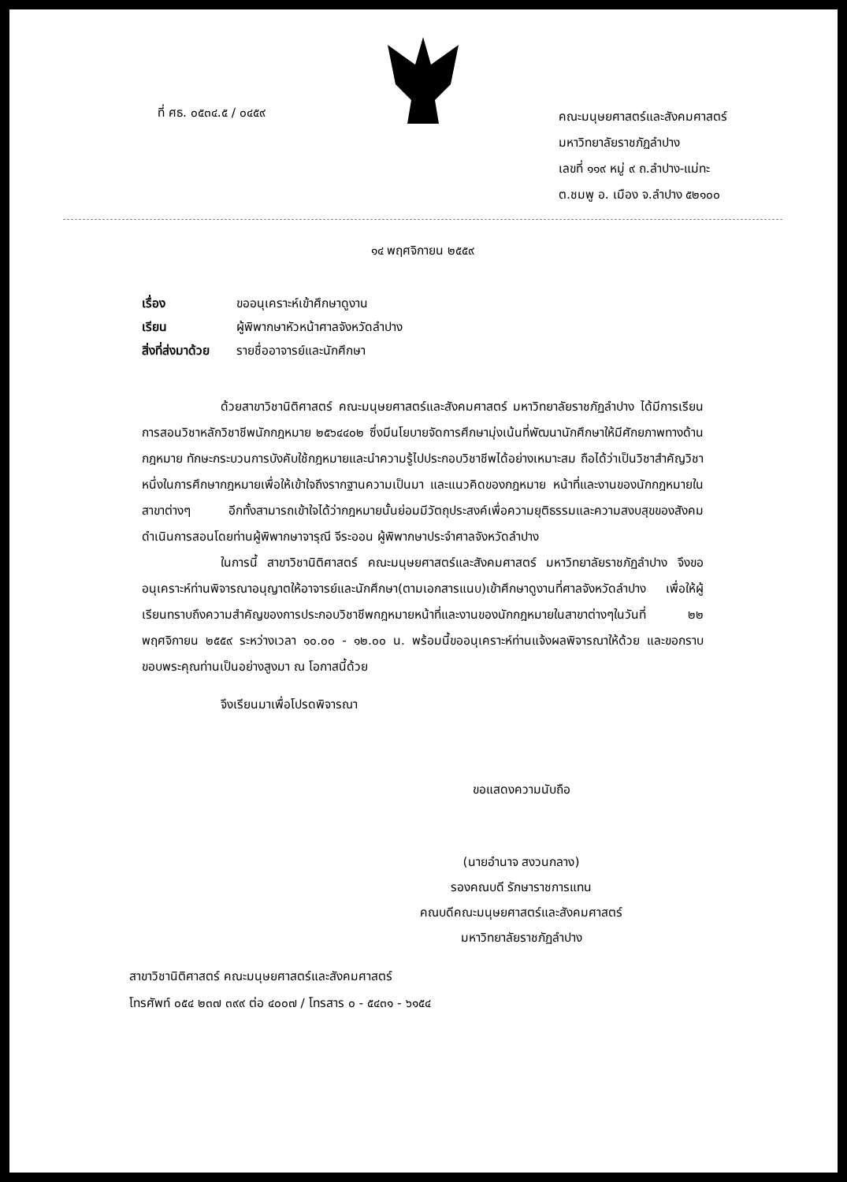ที่ ศธ. ๐๕๓๔.๕ / ๐๔๕๙
คณะมนุษยศาสตร์และสังคมศาสตร์
มหาวิทยาลัยราชภัฏลำปาง
เลขที่ ๑๑๙ หมู่ ๙ ถ.ลำปาง-แม่ทะ
ต.ชมพู อ. เมือง จ.ลำปาง ๕๒๑๐๐
๑๔ พฤศจิกายน ๒๕๕๙
เรื่อง ขออนุเคราะห์เข้าศึกษาดูงาน
เรียน ผู้พิพากษาหัวหน้าศาลจังหวัดลำปาง
สิ่งที่ส่งมาด้วย รายชื่ออาจารย์และนักศึกษา
ด้วยสาขาวิชานิติศาสตร์ คณะมนุษยศาสตร์และสังคมศาสตร์ มหาวิทยาลัยราชภัฏลำปาง ได้มีการเรียนการสอนวิชาหลักวิชาชีพนักกฎหมาย ๒๕๖๔๔๐๒ ซึ่งมีนโยบายจัดการศึกษามุ่งเน้นที่พัฒนานักศึกษาให้มีศักยภาพทางด้านกฎหมาย ทักษะกระบวนการบังคับใช้กฎหมายและนำความรู้ไปประกอบวิชาชีพได้อย่างเหมาะสม ถือได้ว่าเป็นวิชาสำคัญวิชาหนึ่งในการศึกษากฎหมายเพื่อให้เข้าใจถึงรากฐานความเป็นมา และแนวคิดของกฎหมาย หน้าที่และงานของนักกฎหมายในสาขาต่างๆ อีกทั้งสามารถเข้าใจได้ว่ากฎหมายนั้นย่อมมีวัตถุประสงค์เพื่อความยุติธรรมและความสงบสุขของสังคม ดำเนินการสอนโดยท่านผู้พิพากษาจารุณี จีระออน ผู้พิพากษาประจำศาลจังหวัดลำปาง
ในการนี้ สาขาวิชานิติศาสตร์ คณะมนุษยศาสตร์และสังคมศาสตร์ มหาวิทยาลัยราชภัฏลำปาง จึงขออนุเคราะห์ท่านพิจารณาอนุญาตให้อาจารย์และนักศึกษา(ตามเอกสารแนบ)เข้าศึกษาดูงานที่ศาลจังหวัดลำปาง เพื่อให้ผู้เรียนทราบถึงความสำคัญของการประกอบวิชาชีพกฎหมายหน้าที่และงานของนักกฎหมายในสาขาต่างๆในวันที่ ๒๒ พฤศจิกายน ๒๕๕๙ ระหว่างเวลา ๑๐.๐๐ - ๑๒.๐๐ น. พร้อมนี้ขออนุเคราะห์ท่านแจ้งผลพิจารณาให้ด้วย และขอกราบขอบพระคุณท่านเป็นอย่างสูงมา ณ โอกาสนี้ด้วย
จึงเรียนมาเพื่อโปรดพิจารณา
ขอแสดงความนับถือ
(นายอำนาจ สงวนกลาง)
รองคณบดี รักษาราชการแทน
คณบดีคณะมนุษยศาสตร์และสังคมศาสตร์
มหาวิทยาลัยราชภัฏลำปาง
สาขาวิชานิติศาสตร์ คณะมนุษยศาสตร์และสังคมศาสตร์
โทรศัพท์ ๐๕๔ ๒๓๗ ๓๙๙ ต่อ ๔๐๐๗ / โทรสาร ๐ - ๕๔๓๑ - ๖๑๕๔